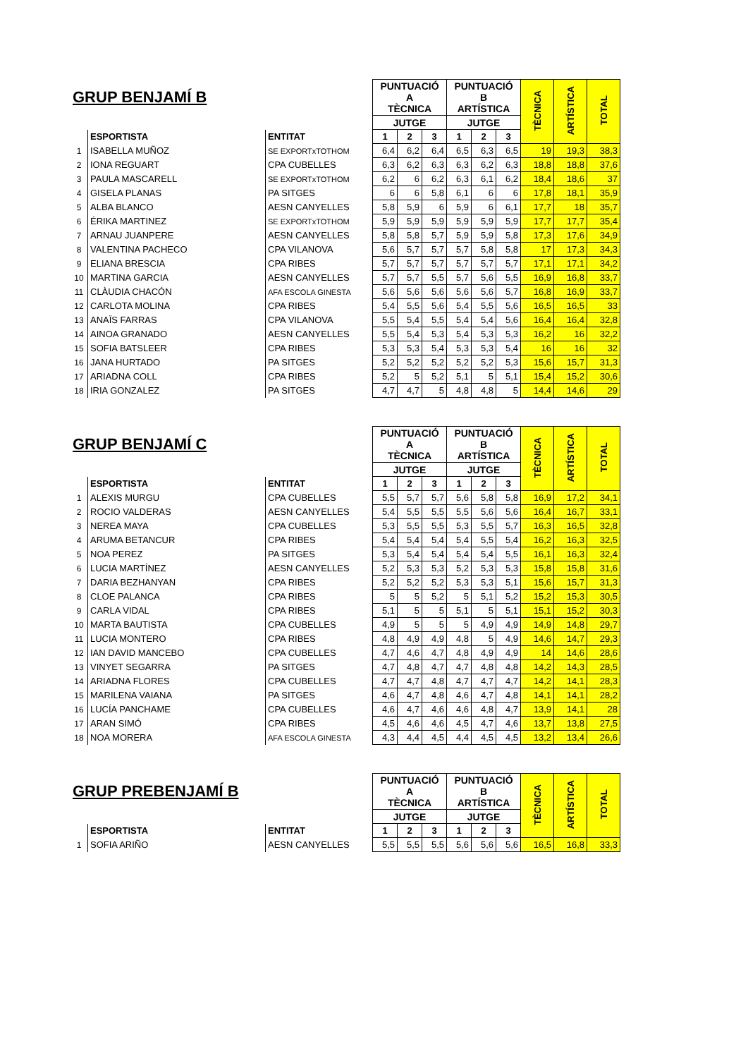| GRUP BENJAMÍ B | | | PUNTUACIÓ A TÈCNICA | | | PUNTUACIÓ B ARTÍSTICA | | | TÈCNICA | ARTÍSTICA | TOTAL |
| --- | --- | --- | --- | --- | --- | --- | --- | --- | --- | --- | --- |
| | | | JUTGE | | | JUTGE | | | | | |
| | ESPORTISTA | ENTITAT | 1 | 2 | 3 | 1 | 2 | 3 | | | |
| 1 | ISABELLA MUÑOZ | SE EXPORTxTOTHOM | 6,4 | 6,2 | 6,4 | 6,5 | 6,3 | 6,5 | 19 | 19,3 | 38,3 |
| 2 | IONA REGUART | CPA CUBELLES | 6,3 | 6,2 | 6,3 | 6,3 | 6,2 | 6,3 | 18,8 | 18,8 | 37,6 |
| 3 | PAULA MASCARELL | SE EXPORTxTOTHOM | 6,2 | 6 | 6,2 | 6,3 | 6,1 | 6,2 | 18,4 | 18,6 | 37 |
| 4 | GISELA PLANAS | PA SITGES | 6 | 6 | 5,8 | 6,1 | 6 | 6 | 17,8 | 18,1 | 35,9 |
| 5 | ALBA BLANCO | AESN CANYELLES | 5,8 | 5,9 | 6 | 5,9 | 6 | 6,1 | 17,7 | 18 | 35,7 |
| 6 | ÉRIKA MARTINEZ | SE EXPORTxTOTHOM | 5,9 | 5,9 | 5,9 | 5,9 | 5,9 | 5,9 | 17,7 | 17,7 | 35,4 |
| 7 | ARNAU JUANPERE | AESN CANYELLES | 5,8 | 5,8 | 5,7 | 5,9 | 5,9 | 5,8 | 17,3 | 17,6 | 34,9 |
| 8 | VALENTINA PACHECO | CPA VILANOVA | 5,6 | 5,7 | 5,7 | 5,7 | 5,8 | 5,8 | 17 | 17,3 | 34,3 |
| 9 | ELIANA BRESCIA | CPA RIBES | 5,7 | 5,7 | 5,7 | 5,7 | 5,7 | 5,7 | 17,1 | 17,1 | 34,2 |
| 10 | MARTINA GARCIA | AESN CANYELLES | 5,7 | 5,7 | 5,5 | 5,7 | 5,6 | 5,5 | 16,9 | 16,8 | 33,7 |
| 11 | CLÀUDIA CHACÓN | AFA ESCOLA GINESTA | 5,6 | 5,6 | 5,6 | 5,6 | 5,6 | 5,7 | 16,8 | 16,9 | 33,7 |
| 12 | CARLOTA MOLINA | CPA RIBES | 5,4 | 5,5 | 5,6 | 5,4 | 5,5 | 5,6 | 16,5 | 16,5 | 33 |
| 13 | ANAÏS FARRAS | CPA VILANOVA | 5,5 | 5,4 | 5,5 | 5,4 | 5,4 | 5,6 | 16,4 | 16,4 | 32,8 |
| 14 | AINOA GRANADO | AESN CANYELLES | 5,5 | 5,4 | 5,3 | 5,4 | 5,3 | 5,3 | 16,2 | 16 | 32,2 |
| 15 | SOFIA BATSLEER | CPA RIBES | 5,3 | 5,3 | 5,4 | 5,3 | 5,3 | 5,4 | 16 | 16 | 32 |
| 16 | JANA HURTADO | PA SITGES | 5,2 | 5,2 | 5,2 | 5,2 | 5,2 | 5,3 | 15,6 | 15,7 | 31,3 |
| 17 | ARIADNA COLL | CPA RIBES | 5,2 | 5 | 5,2 | 5,1 | 5 | 5,1 | 15,4 | 15,2 | 30,6 |
| 18 | IRIA GONZALEZ | PA SITGES | 4,7 | 4,7 | 5 | 4,8 | 4,8 | 5 | 14,4 | 14,6 | 29 |
| GRUP BENJAMÍ C | | | PUNTUACIÓ A TÈCNICA | | | PUNTUACIÓ B ARTÍSTICA | | | TÈCNICA | ARTÍSTICA | TOTAL |
| --- | --- | --- | --- | --- | --- | --- | --- | --- | --- | --- | --- |
| | | | JUTGE | | | JUTGE | | | | | |
| | ESPORTISTA | ENTITAT | 1 | 2 | 3 | 1 | 2 | 3 | | | |
| 1 | ALEXIS MURGU | CPA CUBELLES | 5,5 | 5,7 | 5,7 | 5,6 | 5,8 | 5,8 | 16,9 | 17,2 | 34,1 |
| 2 | ROCIO VALDERAS | AESN CANYELLES | 5,4 | 5,5 | 5,5 | 5,5 | 5,6 | 5,6 | 16,4 | 16,7 | 33,1 |
| 3 | NEREA MAYA | CPA CUBELLES | 5,3 | 5,5 | 5,5 | 5,3 | 5,5 | 5,7 | 16,3 | 16,5 | 32,8 |
| 4 | ARUMA BETANCUR | CPA RIBES | 5,4 | 5,4 | 5,4 | 5,4 | 5,5 | 5,4 | 16,2 | 16,3 | 32,5 |
| 5 | NOA PEREZ | PA SITGES | 5,3 | 5,4 | 5,4 | 5,4 | 5,4 | 5,5 | 16,1 | 16,3 | 32,4 |
| 6 | LUCIA MARTÍNEZ | AESN CANYELLES | 5,2 | 5,3 | 5,3 | 5,2 | 5,3 | 5,3 | 15,8 | 15,8 | 31,6 |
| 7 | DARIA BEZHANYAN | CPA RIBES | 5,2 | 5,2 | 5,2 | 5,3 | 5,3 | 5,1 | 15,6 | 15,7 | 31,3 |
| 8 | CLOE PALANCA | CPA RIBES | 5 | 5 | 5,2 | 5 | 5,1 | 5,2 | 15,2 | 15,3 | 30,5 |
| 9 | CARLA VIDAL | CPA RIBES | 5,1 | 5 | 5 | 5,1 | 5 | 5,1 | 15,1 | 15,2 | 30,3 |
| 10 | MARTA BAUTISTA | CPA CUBELLES | 4,9 | 5 | 5 | 5 | 4,9 | 4,9 | 14,9 | 14,8 | 29,7 |
| 11 | LUCIA MONTERO | CPA RIBES | 4,8 | 4,9 | 4,9 | 4,8 | 5 | 4,9 | 14,6 | 14,7 | 29,3 |
| 12 | IAN DAVID MANCEBO | CPA CUBELLES | 4,7 | 4,6 | 4,7 | 4,8 | 4,9 | 4,9 | 14 | 14,6 | 28,6 |
| 13 | VINYET SEGARRA | PA SITGES | 4,7 | 4,8 | 4,7 | 4,7 | 4,8 | 4,8 | 14,2 | 14,3 | 28,5 |
| 14 | ARIADNA FLORES | CPA CUBELLES | 4,7 | 4,7 | 4,8 | 4,7 | 4,7 | 4,7 | 14,2 | 14,1 | 28,3 |
| 15 | MARILENA VAIANA | PA SITGES | 4,6 | 4,7 | 4,8 | 4,6 | 4,7 | 4,8 | 14,1 | 14,1 | 28,2 |
| 16 | LUCÍA PANCHAME | CPA CUBELLES | 4,6 | 4,7 | 4,6 | 4,6 | 4,8 | 4,7 | 13,9 | 14,1 | 28 |
| 17 | ARAN SIMÓ | CPA RIBES | 4,5 | 4,6 | 4,6 | 4,5 | 4,7 | 4,6 | 13,7 | 13,8 | 27,5 |
| 18 | NOA MORERA | AFA ESCOLA GINESTA | 4,3 | 4,4 | 4,5 | 4,4 | 4,5 | 4,5 | 13,2 | 13,4 | 26,6 |
| GRUP PREBENJAMÍ B | | | PUNTUACIÓ A TÈCNICA | | | PUNTUACIÓ B ARTÍSTICA | | | TÈCNICA | ARTÍSTICA | TOTAL |
| --- | --- | --- | --- | --- | --- | --- | --- | --- | --- | --- | --- |
| | | | JUTGE | | | JUTGE | | | | | |
| | ESPORTISTA | ENTITAT | 1 | 2 | 3 | 1 | 2 | 3 | | | |
| 1 | SOFIA ARIÑO | AESN CANYELLES | 5,5 | 5,5 | 5,5 | 5,6 | 5,6 | 5,6 | 16,5 | 16,8 | 33,3 |